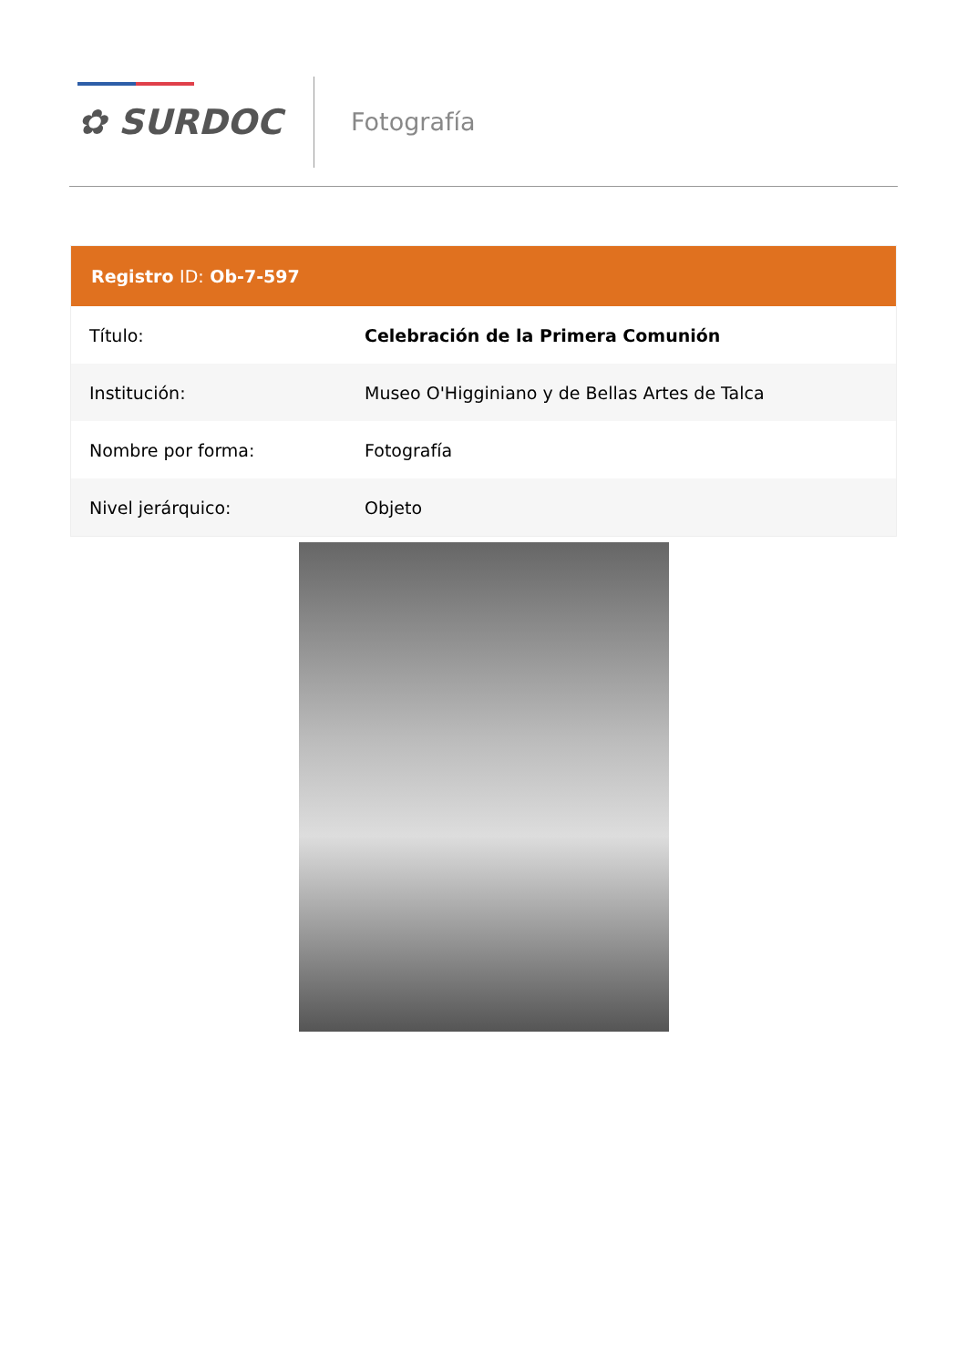✿ SURDOC Fotografía
| Registro ID: Ob-7-597 | |
| --- | --- |
| Título: | Celebración de la Primera Comunión |
| Institución: | Museo O'Higginiano y de Bellas Artes de Talca |
| Nombre por forma: | Fotografía |
| Nivel jerárquico: | Objeto |